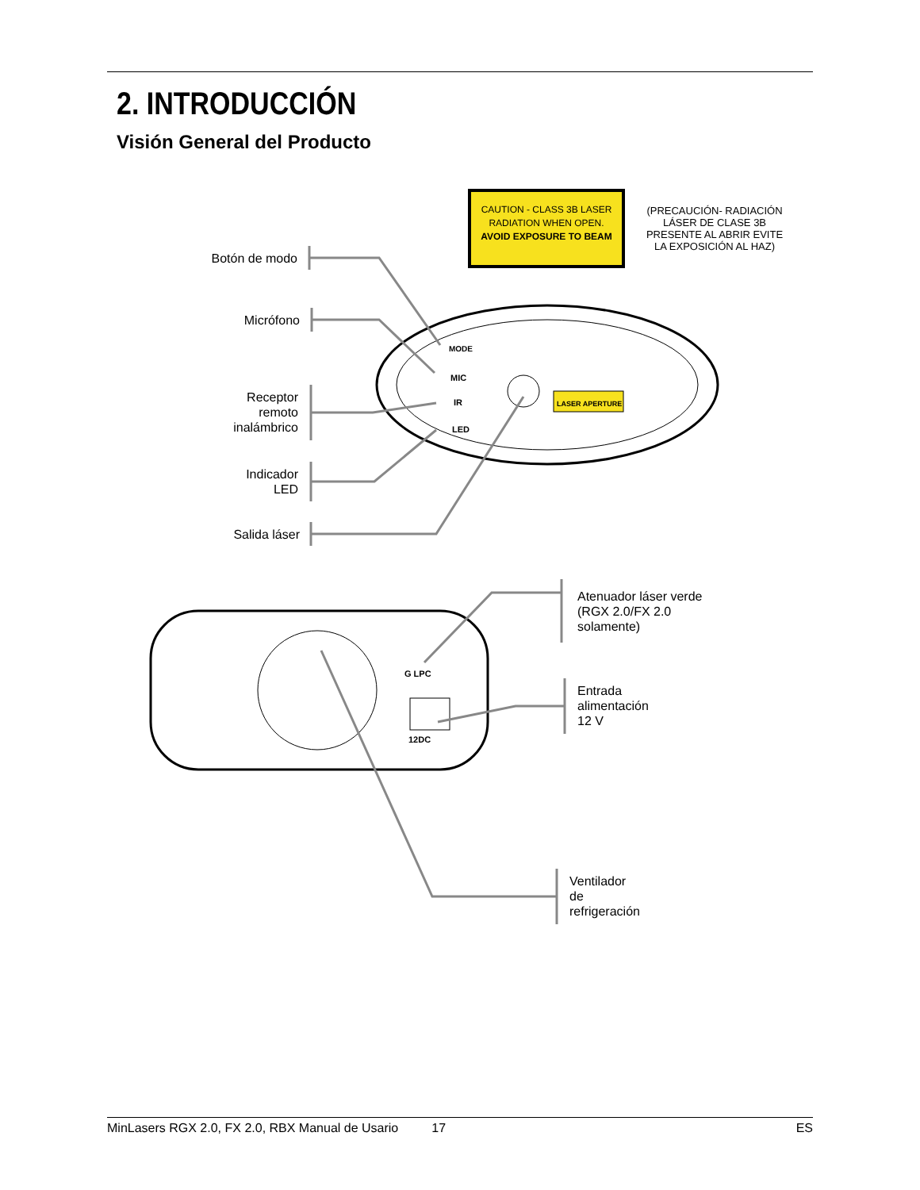2. INTRODUCCIÓN
Visión General del Producto
CAUTION - CLASS 3B LASER RADIATION WHEN OPEN. AVOID EXPOSURE TO BEAM
(PRECAUCIÓN- RADIACIÓN LÁSER DE CLASE 3B PRESENTE AL ABRIR EVITE LA EXPOSICIÓN AL HAZ)
MODE
MIC
IR
LED
LASER APERTURE
G LPC
12DC
Botón de modo
Micrófono
Receptor
remoto
inalámbrico
Indicador
LED
Salida láser
Atenuador láser verde
(RGX 2.0/FX 2.0
solamente)
Entrada
alimentación
12 V
Ventilador
de
refrigeración
MinLasers RGX 2.0, FX 2.0, RBX Manual de Usario 17 ES